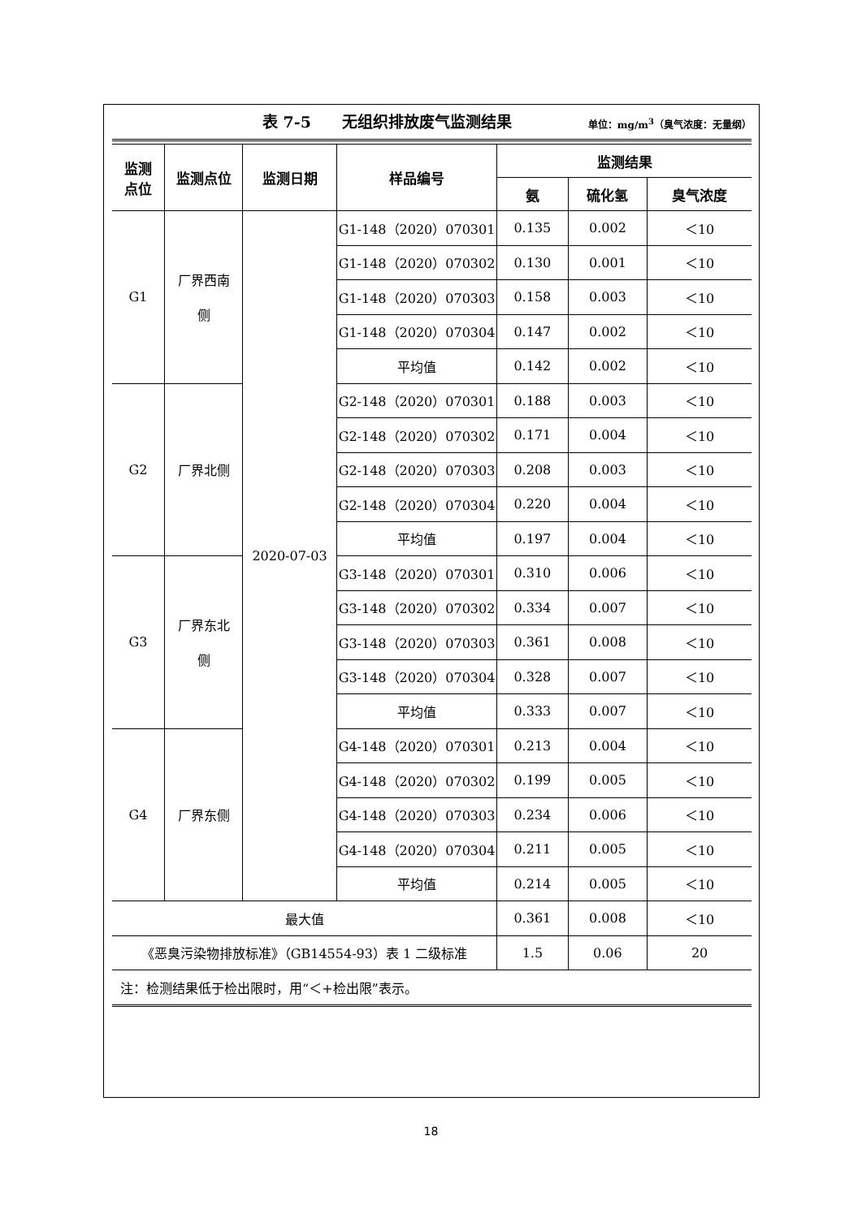表 7-5　　无组织排放废气监测结果 单位：mg/m<sup>3</sup>（臭气浓度：无量纲）
| 监测 点位 | 监测点位 | 监测日期 | 样品编号 | 监测结果 | | |
| --- | --- | --- | --- | --- | --- | --- |
| | | | | 氨 | 硫化氢 | 臭气浓度 |
| G1 | 厂界西南 侧 | 2020-07-03 | G1-148（2020）070301 | 0.135 | 0.002 | ＜10 |
| | | | G1-148（2020）070302 | 0.130 | 0.001 | ＜10 |
| | | | G1-148（2020）070303 | 0.158 | 0.003 | ＜10 |
| | | | G1-148（2020）070304 | 0.147 | 0.002 | ＜10 |
| | | | 平均值 | 0.142 | 0.002 | ＜10 |
| G2 | 厂界北侧 | | G2-148（2020）070301 | 0.188 | 0.003 | ＜10 |
| | | | G2-148（2020）070302 | 0.171 | 0.004 | ＜10 |
| | | | G2-148（2020）070303 | 0.208 | 0.003 | ＜10 |
| | | | G2-148（2020）070304 | 0.220 | 0.004 | ＜10 |
| | | | 平均值 | 0.197 | 0.004 | ＜10 |
| G3 | 厂界东北 侧 | | G3-148（2020）070301 | 0.310 | 0.006 | ＜10 |
| | | | G3-148（2020）070302 | 0.334 | 0.007 | ＜10 |
| | | | G3-148（2020）070303 | 0.361 | 0.008 | ＜10 |
| | | | G3-148（2020）070304 | 0.328 | 0.007 | ＜10 |
| | | | 平均值 | 0.333 | 0.007 | ＜10 |
| G4 | 厂界东侧 | | G4-148（2020）070301 | 0.213 | 0.004 | ＜10 |
| | | | G4-148（2020）070302 | 0.199 | 0.005 | ＜10 |
| | | | G4-148（2020）070303 | 0.234 | 0.006 | ＜10 |
| | | | G4-148（2020）070304 | 0.211 | 0.005 | ＜10 |
| | | | 平均值 | 0.214 | 0.005 | ＜10 |
| 最大值 | | | | 0.361 | 0.008 | ＜10 |
| 《恶臭污染物排放标准》（GB14554-93）表 1 二级标准 | | | | 1.5 | 0.06 | 20 |
| 注：检测结果低于检出限时，用“＜+检出限”表示。 | | | | | | |
18